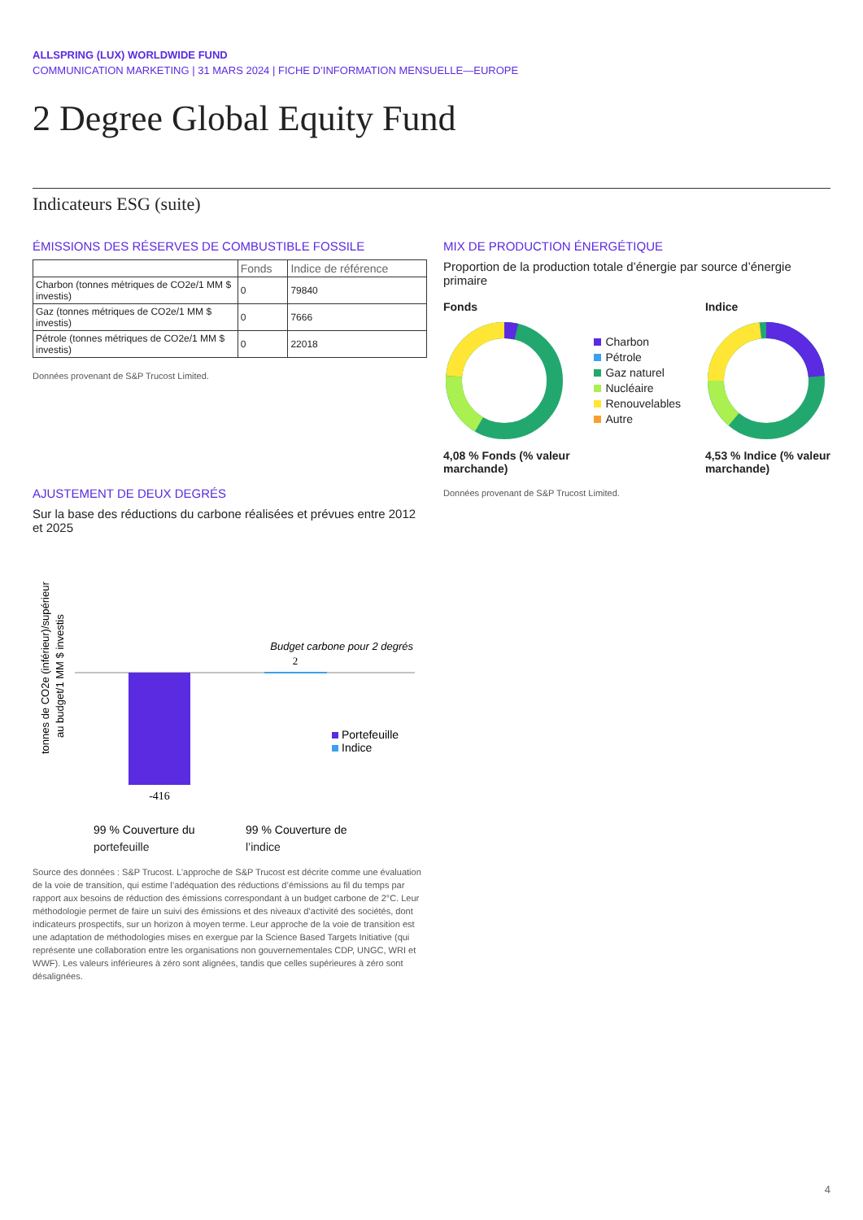ALLSPRING (LUX) WORLDWIDE FUND
COMMUNICATION MARKETING | 31 MARS 2024 | FICHE D’INFORMATION MENSUELLE—EUROPE
2 Degree Global Equity Fund
Indicateurs ESG (suite)
ÉMISSIONS DES RÉSERVES DE COMBUSTIBLE FOSSILE
| | Fonds | Indice de référence |
| --- | --- | --- |
| Charbon (tonnes métriques de CO2e/1 MM $ investis) | 0 | 79840 |
| Gaz (tonnes métriques de CO2e/1 MM $ investis) | 0 | 7666 |
| Pétrole (tonnes métriques de CO2e/1 MM $ investis) | 0 | 22018 |
Données provenant de S&P Trucost Limited.
AJUSTEMENT DE DEUX DEGRÉS
Sur la base des réductions du carbone réalisées et prévues entre 2012 et 2025
tonnes de CO2e (inférieur)/supérieur
au budget/1 MM $ investis
-416
2
Budget carbone pour 2 degrés
Portefeuille
Indice
99 % Couverture du
99 % Couverture de
portefeuille l’indice
Source des données : S&P Trucost. L’approche de S&P Trucost est décrite comme une évaluation de la voie de transition, qui estime l’adéquation des réductions d’émissions au fil du temps par rapport aux besoins de réduction des émissions correspondant à un budget carbone de 2°C. Leur méthodologie permet de faire un suivi des émissions et des niveaux d’activité des sociétés, dont indicateurs prospectifs, sur un horizon à moyen terme. Leur approche de la voie de transition est une adaptation de méthodologies mises en exergue par la Science Based Targets Initiative (qui représente une collaboration entre les organisations non gouvernementales CDP, UNGC, WRI et WWF). Les valeurs inférieures à zéro sont alignées, tandis que celles supérieures à zéro sont désalignées.
MIX DE PRODUCTION ÉNERGÉTIQUE
Proportion de la production totale d’énergie par source d’énergie primaire
Fonds
4,08 % Fonds (% valeur
marchande)
Charbon
Pétrole
Gaz naturel
Nucléaire
Renouvelables
Autre
Indice
4,53 % Indice (% valeur
marchande)
Données provenant de S&P Trucost Limited.
4